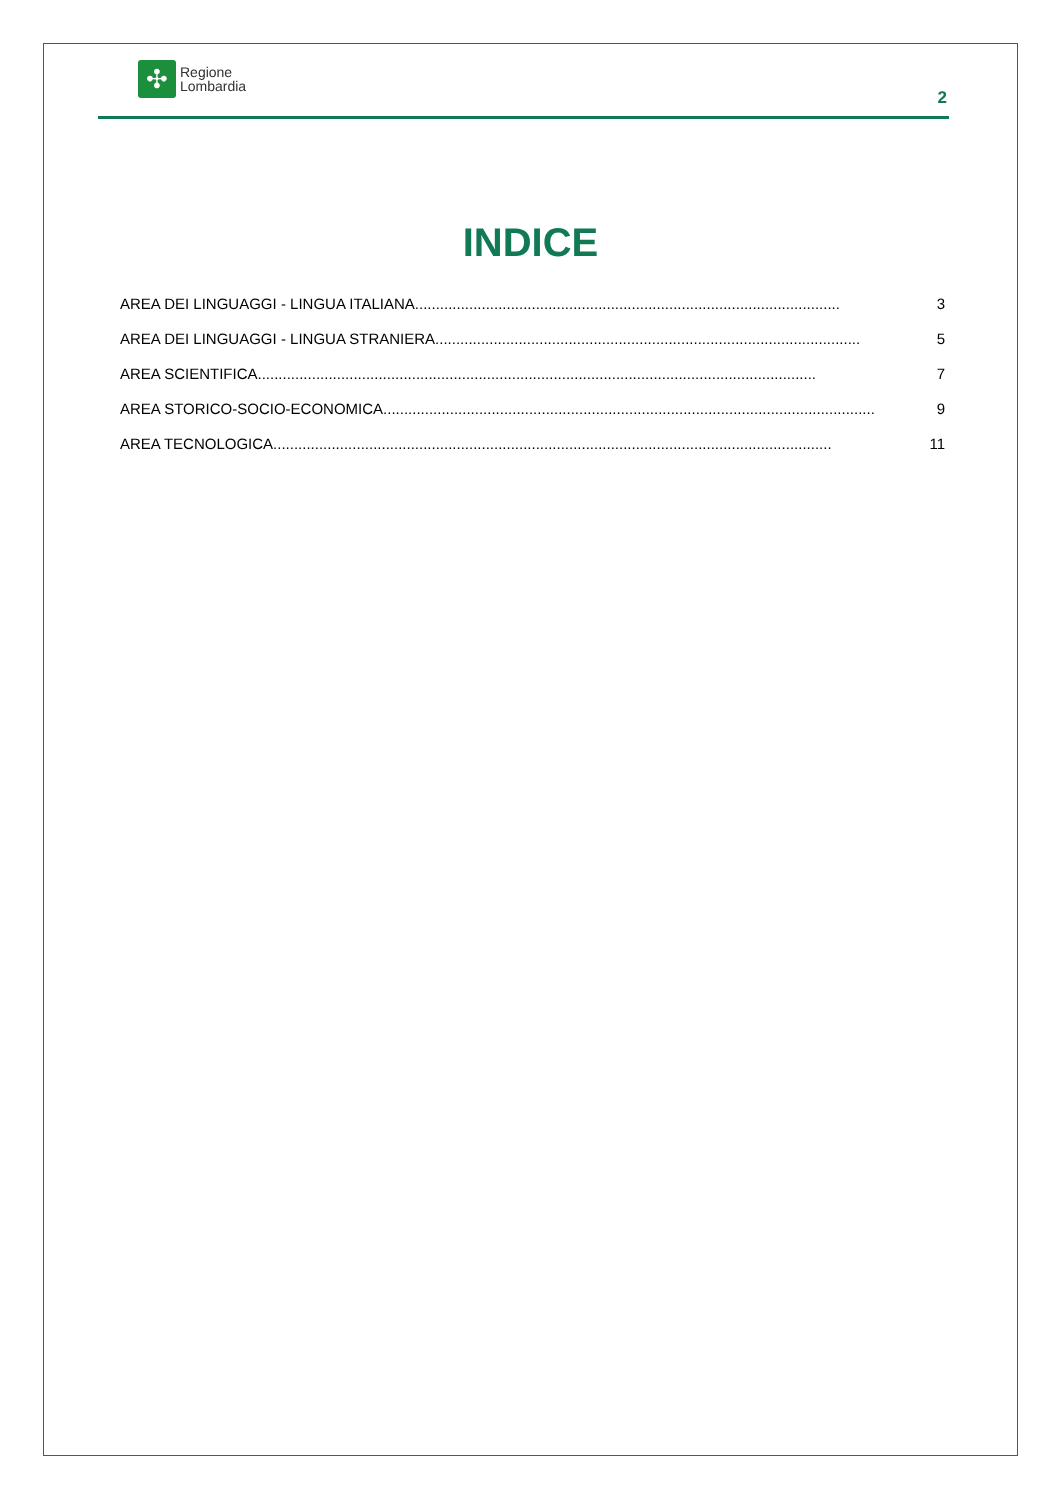✣
Regione
Lombardia
2
INDICE
AREA DEI LINGUAGGI - LINGUA ITALIANA...................................................................................................... 3
AREA DEI LINGUAGGI - LINGUA STRANIERA...................................................................................................... 5
AREA SCIENTIFICA...................................................................................................................................... 7
AREA STORICO-SOCIO-ECONOMICA...................................................................................................................... 9
AREA TECNOLOGICA...................................................................................................................................... 11